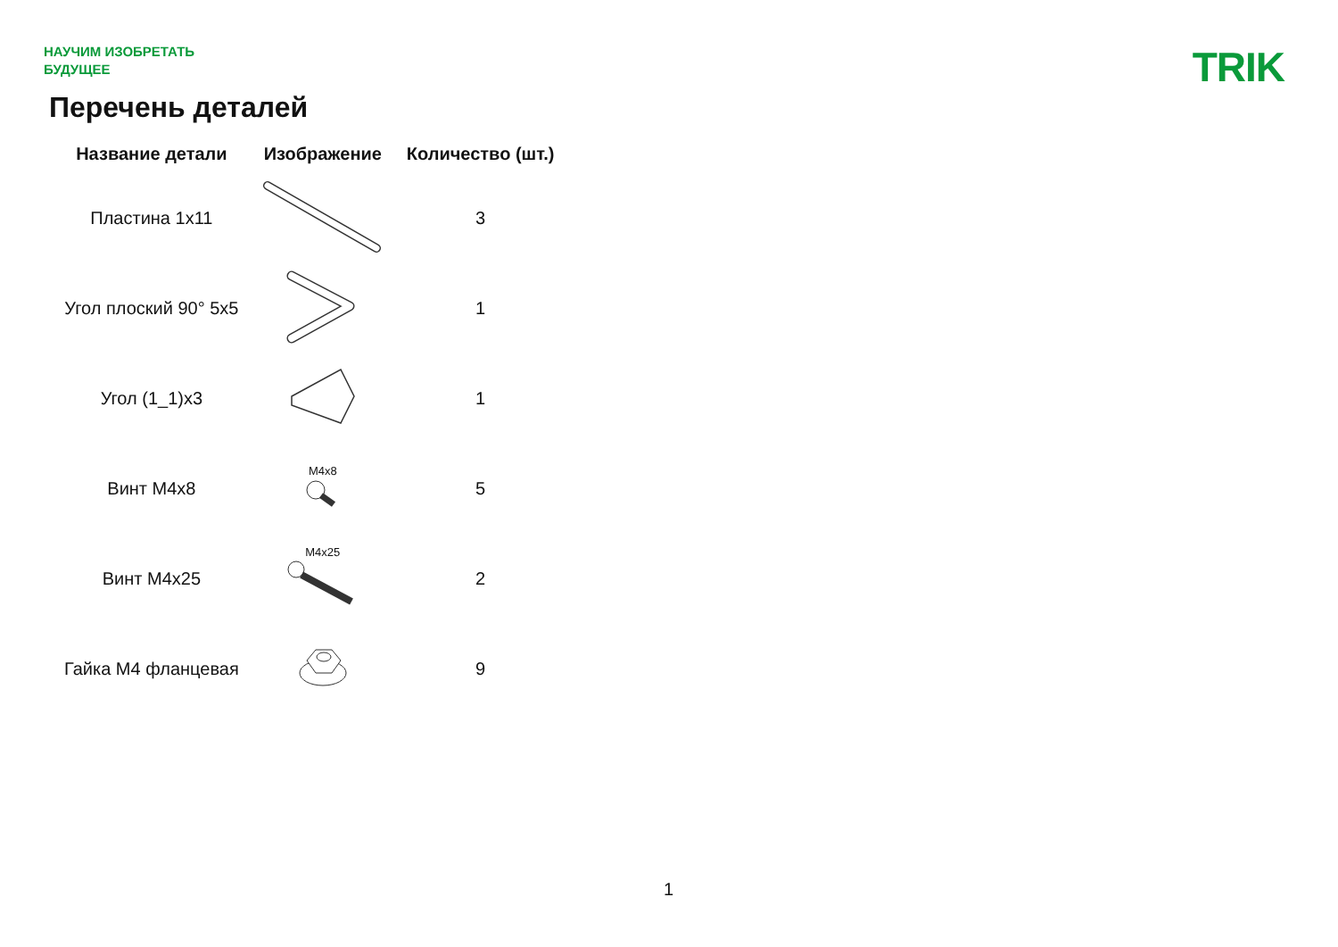НАУЧИМ ИЗОБРЕТАТЬ
БУДУЩЕЕ
TRIK
Перечень деталей
| Название детали | Изображение | Количество (шт.) |
| --- | --- | --- |
| Пластина 1x11 | | 3 |
| Угол плоский 90° 5x5 | | 1 |
| Угол (1_1)x3 | | 1 |
| Винт M4x8 | M4x8 | 5 |
| Винт M4x25 | M4x25 | 2 |
| Гайка M4 фланцевая | | 9 |
1